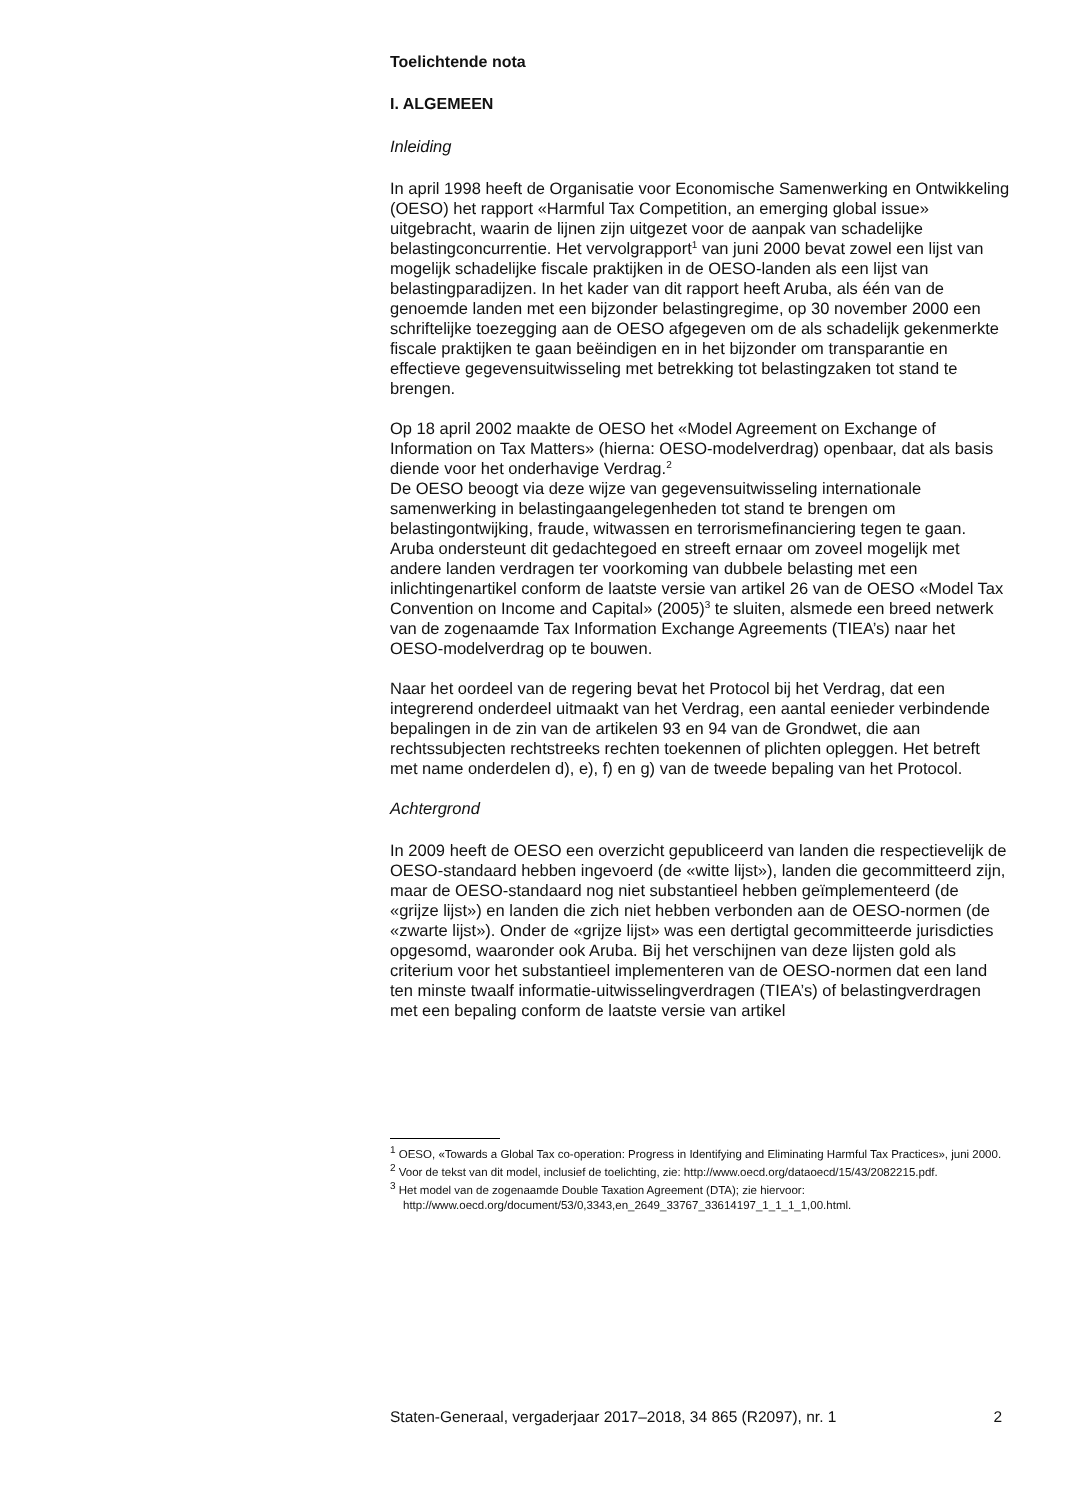Toelichtende nota
I. ALGEMEEN
Inleiding
In april 1998 heeft de Organisatie voor Economische Samenwerking en Ontwikkeling (OESO) het rapport «Harmful Tax Competition, an emerging global issue» uitgebracht, waarin de lijnen zijn uitgezet voor de aanpak van schadelijke belastingconcurrentie. Het vervolgrapport<sup>1</sup> van juni 2000 bevat zowel een lijst van mogelijk schadelijke fiscale praktijken in de OESO-landen als een lijst van belastingparadijzen. In het kader van dit rapport heeft Aruba, als één van de genoemde landen met een bijzonder belastingregime, op 30 november 2000 een schriftelijke toezegging aan de OESO afgegeven om de als schadelijk gekenmerkte fiscale praktijken te gaan beëindigen en in het bijzonder om transparantie en effectieve gegevensuitwisseling met betrekking tot belastingzaken tot stand te brengen.
Op 18 april 2002 maakte de OESO het «Model Agreement on Exchange of Information on Tax Matters» (hierna: OESO-modelverdrag) openbaar, dat als basis diende voor het onderhavige Verdrag.<sup>2</sup>
De OESO beoogt via deze wijze van gegevensuitwisseling internationale samenwerking in belastingaangelegenheden tot stand te brengen om belastingontwijking, fraude, witwassen en terrorismefinanciering tegen te gaan. Aruba ondersteunt dit gedachtegoed en streeft ernaar om zoveel mogelijk met andere landen verdragen ter voorkoming van dubbele belasting met een inlichtingenartikel conform de laatste versie van artikel 26 van de OESO «Model Tax Convention on Income and Capital» (2005)<sup>3</sup> te sluiten, alsmede een breed netwerk van de zogenaamde Tax Information Exchange Agreements (TIEA’s) naar het OESO-modelverdrag op te bouwen.
Naar het oordeel van de regering bevat het Protocol bij het Verdrag, dat een integrerend onderdeel uitmaakt van het Verdrag, een aantal eenieder verbindende bepalingen in de zin van de artikelen 93 en 94 van de Grondwet, die aan rechtssubjecten rechtstreeks rechten toekennen of plichten opleggen. Het betreft met name onderdelen d), e), f) en g) van de tweede bepaling van het Protocol.
Achtergrond
In 2009 heeft de OESO een overzicht gepubliceerd van landen die respectievelijk de OESO-standaard hebben ingevoerd (de «witte lijst»), landen die gecommitteerd zijn, maar de OESO-standaard nog niet substantieel hebben geïmplementeerd (de «grijze lijst») en landen die zich niet hebben verbonden aan de OESO-normen (de «zwarte lijst»). Onder de «grijze lijst» was een dertigtal gecommitteerde jurisdicties opgesomd, waaronder ook Aruba. Bij het verschijnen van deze lijsten gold als criterium voor het substantieel implementeren van de OESO-normen dat een land ten minste twaalf informatie-uitwisselingverdragen (TIEA’s) of belastingverdragen met een bepaling conform de laatste versie van artikel
<sup>1</sup> OESO, «Towards a Global Tax co-operation: Progress in Identifying and Eliminating Harmful Tax Practices», juni 2000.
<sup>2</sup> Voor de tekst van dit model, inclusief de toelichting, zie: http://www.oecd.org/dataoecd/15/43/2082215.pdf.
<sup>3</sup> Het model van de zogenaamde Double Taxation Agreement (DTA); zie hiervoor: http://www.oecd.org/document/53/0,3343,en_2649_33767_33614197_1_1_1_1,00.html.
Staten-Generaal, vergaderjaar 2017–2018, 34 865 (R2097), nr. 1 2